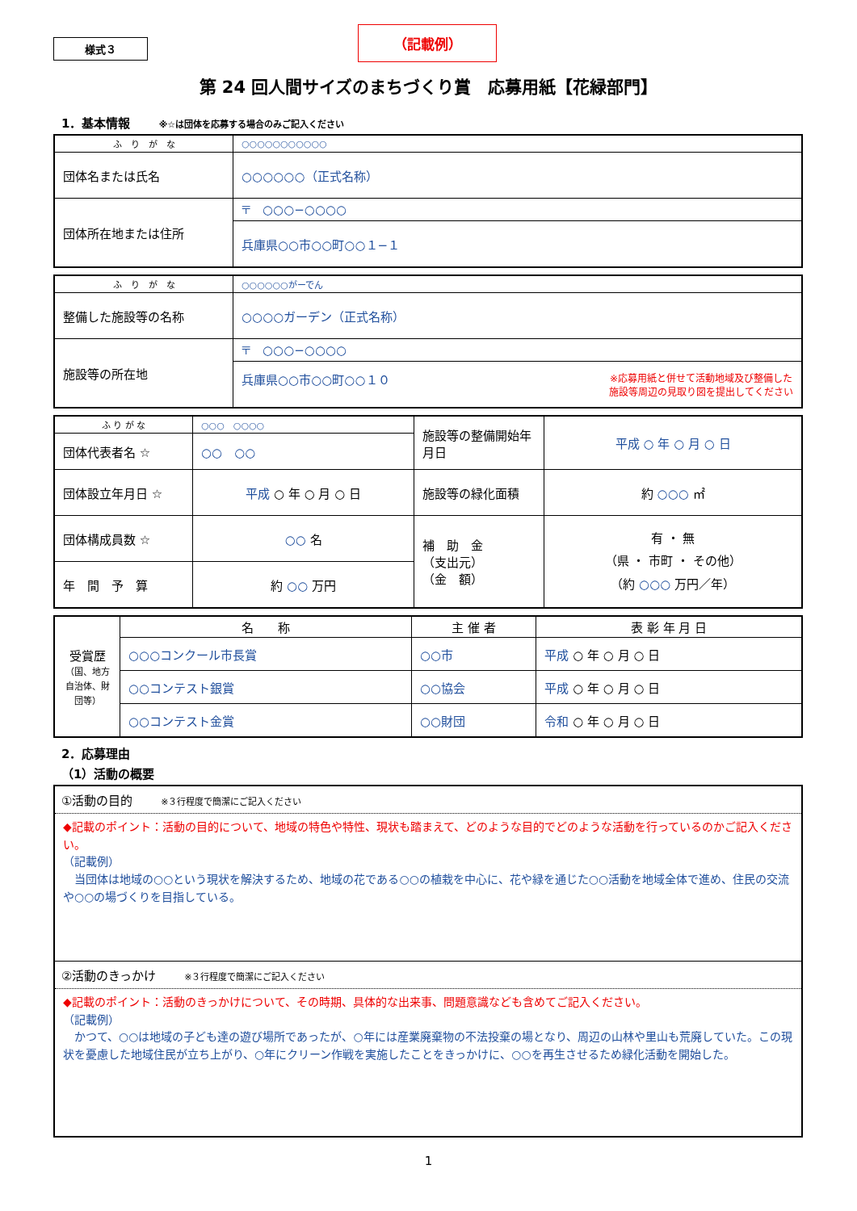様式３
（記載例）
第 24 回人間サイズのまちづくり賞　応募用紙【花緑部門】
1．基本情報 ※☆は団体を応募する場合のみご記入ください
| ふ り が な | ○○○○○○○○○○○ |
| 団体名または氏名 | ○○○○○○（正式名称） |
| 団体所在地または住所 | 〒 ○○○−○○○○ |
| | 兵庫県○○市○○町○○１−１ |
| ふ り が な | ○○○○○○がーでん |
| 整備した施設等の名称 | ○○○○ガーデン（正式名称） |
| 施設等の所在地 | 〒 ○○○−○○○○ |
| | 兵庫県○○市○○町○○１０ ※応募用紙と併せて活動地域及び整備した 施設等周辺の見取り図を提出してください |
| ふ り が な | ○○○ ○○○○ | 施設等の整備開始年月日 | 平成 ○ 年 ○ 月 ○ 日 |
| 団体代表者名 ☆ | ○○ ○○ | | |
| 団体設立年月日 ☆ | 平成 ○ 年 ○ 月 ○ 日 | 施設等の緑化面積 | 約 ○○○ ㎡ |
| 団体構成員数 ☆ | ○○ 名 | 補 助 金 （支出元） （金 額） | 有 ・ 無 （県 ・ 市町 ・ その他） （約 ○○○ 万円／年） |
| 年 間 予 算 | 約 ○○ 万円 | | |
| 受賞歴 （国、地方自治体、財団等） | 名 称 | 主 催 者 | 表 彰 年 月 日 |
| | ○○○コンクール市長賞 | ○○市 | 平成 ○ 年 ○ 月 ○ 日 |
| | ○○コンテスト銀賞 | ○○協会 | 平成 ○ 年 ○ 月 ○ 日 |
| | ○○コンテスト金賞 | ○○財団 | 令和 ○ 年 ○ 月 ○ 日 |
2．応募理由
（1）活動の概要
①活動の目的 ※３行程度で簡潔にご記入ください
◆記載のポイント：活動の目的について、地域の特色や特性、現状も踏まえて、どのような目的でどのような活動を行っているのかご記入ください。
（記載例）
　当団体は地域の○○という現状を解決するため、地域の花である○○の植栽を中心に、花や緑を通じた○○活動を地域全体で進め、住民の交流や○○の場づくりを目指している。
②活動のきっかけ ※３行程度で簡潔にご記入ください
◆記載のポイント：活動のきっかけについて、その時期、具体的な出来事、問題意識なども含めてご記入ください。
（記載例）
　かつて、○○は地域の子ども達の遊び場所であったが、○年には産業廃棄物の不法投棄の場となり、周辺の山林や里山も荒廃していた。この現状を憂慮した地域住民が立ち上がり、○年にクリーン作戦を実施したことをきっかけに、○○を再生させるため緑化活動を開始した。
1